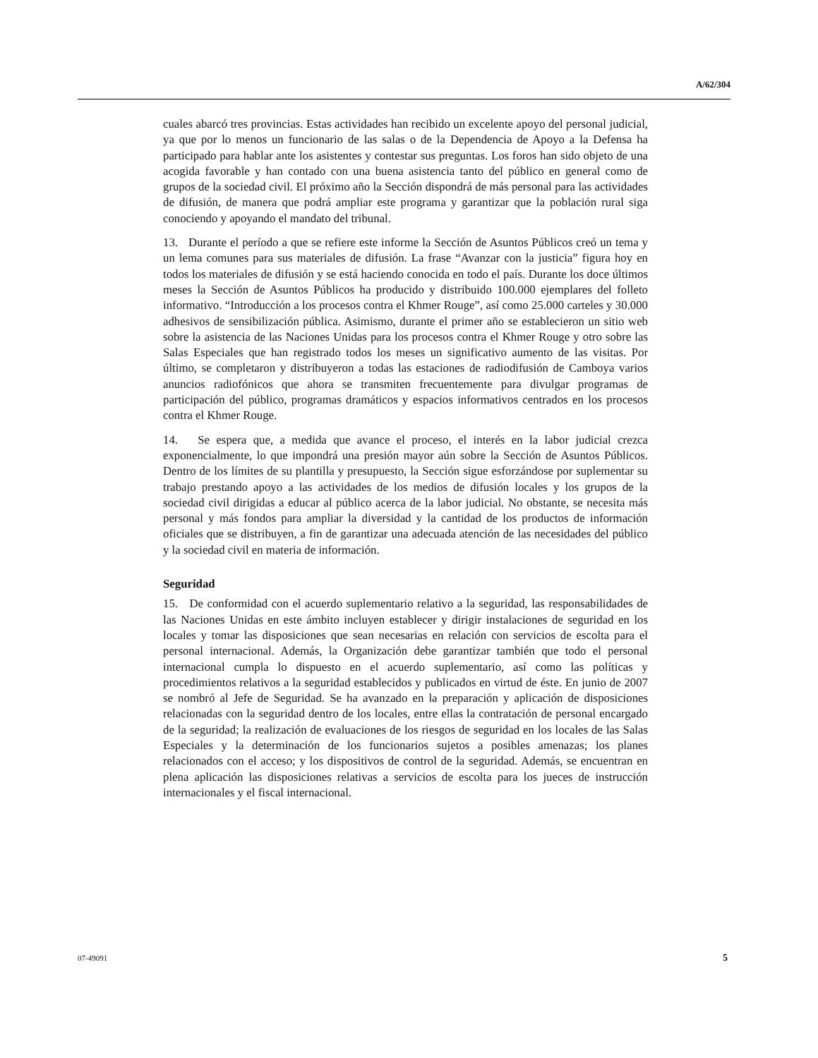A/62/304
cuales abarcó tres provincias. Estas actividades han recibido un excelente apoyo del personal judicial, ya que por lo menos un funcionario de las salas o de la Dependencia de Apoyo a la Defensa ha participado para hablar ante los asistentes y contestar sus preguntas. Los foros han sido objeto de una acogida favorable y han contado con una buena asistencia tanto del público en general como de grupos de la sociedad civil. El próximo año la Sección dispondrá de más personal para las actividades de difusión, de manera que podrá ampliar este programa y garantizar que la población rural siga conociendo y apoyando el mandato del tribunal.
13. Durante el período a que se refiere este informe la Sección de Asuntos Públicos creó un tema y un lema comunes para sus materiales de difusión. La frase “Avanzar con la justicia” figura hoy en todos los materiales de difusión y se está haciendo conocida en todo el país. Durante los doce últimos meses la Sección de Asuntos Públicos ha producido y distribuido 100.000 ejemplares del folleto informativo. “Introducción a los procesos contra el Khmer Rouge”, así como 25.000 carteles y 30.000 adhesivos de sensibilización pública. Asimismo, durante el primer año se establecieron un sitio web sobre la asistencia de las Naciones Unidas para los procesos contra el Khmer Rouge y otro sobre las Salas Especiales que han registrado todos los meses un significativo aumento de las visitas. Por último, se completaron y distribuyeron a todas las estaciones de radiodifusión de Camboya varios anuncios radiofónicos que ahora se transmiten frecuentemente para divulgar programas de participación del público, programas dramáticos y espacios informativos centrados en los procesos contra el Khmer Rouge.
14. Se espera que, a medida que avance el proceso, el interés en la labor judicial crezca exponencialmente, lo que impondrá una presión mayor aún sobre la Sección de Asuntos Públicos. Dentro de los límites de su plantilla y presupuesto, la Sección sigue esforzándose por suplementar su trabajo prestando apoyo a las actividades de los medios de difusión locales y los grupos de la sociedad civil dirigidas a educar al público acerca de la labor judicial. No obstante, se necesita más personal y más fondos para ampliar la diversidad y la cantidad de los productos de información oficiales que se distribuyen, a fin de garantizar una adecuada atención de las necesidades del público y la sociedad civil en materia de información.
Seguridad
15. De conformidad con el acuerdo suplementario relativo a la seguridad, las responsabilidades de las Naciones Unidas en este ámbito incluyen establecer y dirigir instalaciones de seguridad en los locales y tomar las disposiciones que sean necesarias en relación con servicios de escolta para el personal internacional. Además, la Organización debe garantizar también que todo el personal internacional cumpla lo dispuesto en el acuerdo suplementario, así como las políticas y procedimientos relativos a la seguridad establecidos y publicados en virtud de éste. En junio de 2007 se nombró al Jefe de Seguridad. Se ha avanzado en la preparación y aplicación de disposiciones relacionadas con la seguridad dentro de los locales, entre ellas la contratación de personal encargado de la seguridad; la realización de evaluaciones de los riesgos de seguridad en los locales de las Salas Especiales y la determinación de los funcionarios sujetos a posibles amenazas; los planes relacionados con el acceso; y los dispositivos de control de la seguridad. Además, se encuentran en plena aplicación las disposiciones relativas a servicios de escolta para los jueces de instrucción internacionales y el fiscal internacional.
07-49091 5